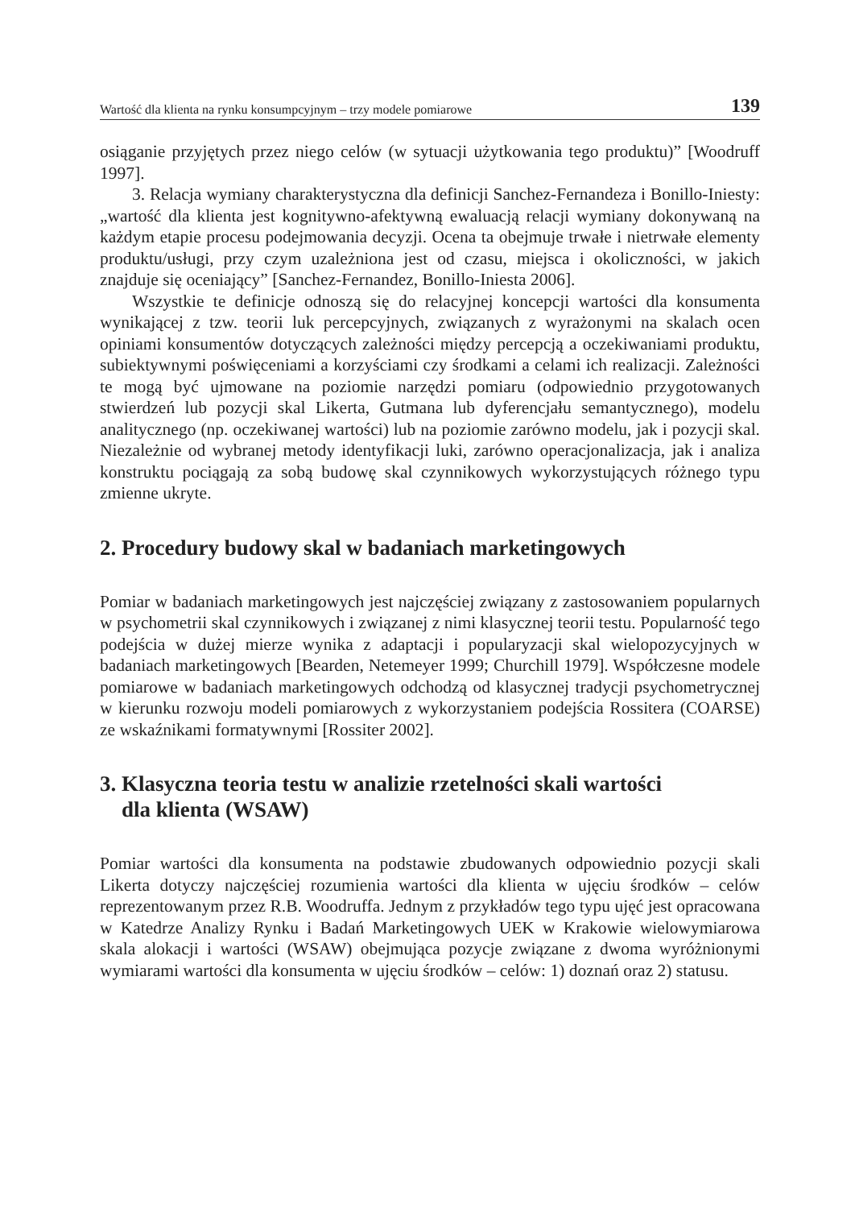Wartość dla klienta na rynku konsumpcyjnym – trzy modele pomiarowe 139
osiąganie przyjętych przez niego celów (w sytuacji użytkowania tego produktu)” [Woodruff 1997].
3. Relacja wymiany charakterystyczna dla definicji Sanchez-Fernandeza i Bonillo-Iniesty: „wartość dla klienta jest kognitywno-afektywną ewaluacją relacji wymiany dokonywaną na każdym etapie procesu podejmowania decyzji. Ocena ta obejmuje trwałe i nietrwałe elementy produktu/usługi, przy czym uzależniona jest od czasu, miejsca i okoliczności, w jakich znajduje się oceniający” [Sanchez-Fernandez, Bonillo-Iniesta 2006].
Wszystkie te definicje odnoszą się do relacyjnej koncepcji wartości dla konsumenta wynikającej z tzw. teorii luk percepcyjnych, związanych z wyrażonymi na skalach ocen opiniami konsumentów dotyczących zależności między percepcją a oczekiwaniami produktu, subiektywnymi poświęceniami a korzyściami czy środkami a celami ich realizacji. Zależności te mogą być ujmowane na poziomie narzędzi pomiaru (odpowiednio przygotowanych stwierdzeń lub pozycji skal Likerta, Gutmana lub dyferencjału semantycznego), modelu analitycznego (np. oczekiwanej wartości) lub na poziomie zarówno modelu, jak i pozycji skal. Niezależnie od wybranej metody identyfikacji luki, zarówno operacjonalizacja, jak i analiza konstruktu pociągają za sobą budowę skal czynnikowych wykorzystujących różnego typu zmienne ukryte.
2. Procedury budowy skal w badaniach marketingowych
Pomiar w badaniach marketingowych jest najczęściej związany z zastosowaniem popularnych w psychometrii skal czynnikowych i związanej z nimi klasycznej teorii testu. Popularność tego podejścia w dużej mierze wynika z adaptacji i popularyzacji skal wielopozycyjnych w badaniach marketingowych [Bearden, Netemeyer 1999; Churchill 1979]. Współczesne modele pomiarowe w badaniach marketingowych odchodzą od klasycznej tradycji psychometrycznej w kierunku rozwoju modeli pomiarowych z wykorzystaniem podejścia Rossitera (COARSE) ze wskaźnikami formatywnymi [Rossiter 2002].
3. Klasyczna teoria testu w analizie rzetelności skali wartości
dla klienta (WSAW)
Pomiar wartości dla konsumenta na podstawie zbudowanych odpowiednio pozycji skali Likerta dotyczy najczęściej rozumienia wartości dla klienta w ujęciu środków – celów reprezentowanym przez R.B. Woodruffa. Jednym z przykładów tego typu ujęć jest opracowana w Katedrze Analizy Rynku i Badań Marketingowych UEK w Krakowie wielowymiarowa skala alokacji i wartości (WSAW) obejmująca pozycje związane z dwoma wyróżnionymi wymiarami wartości dla konsumenta w ujęciu środków – celów: 1) doznań oraz 2) statusu.